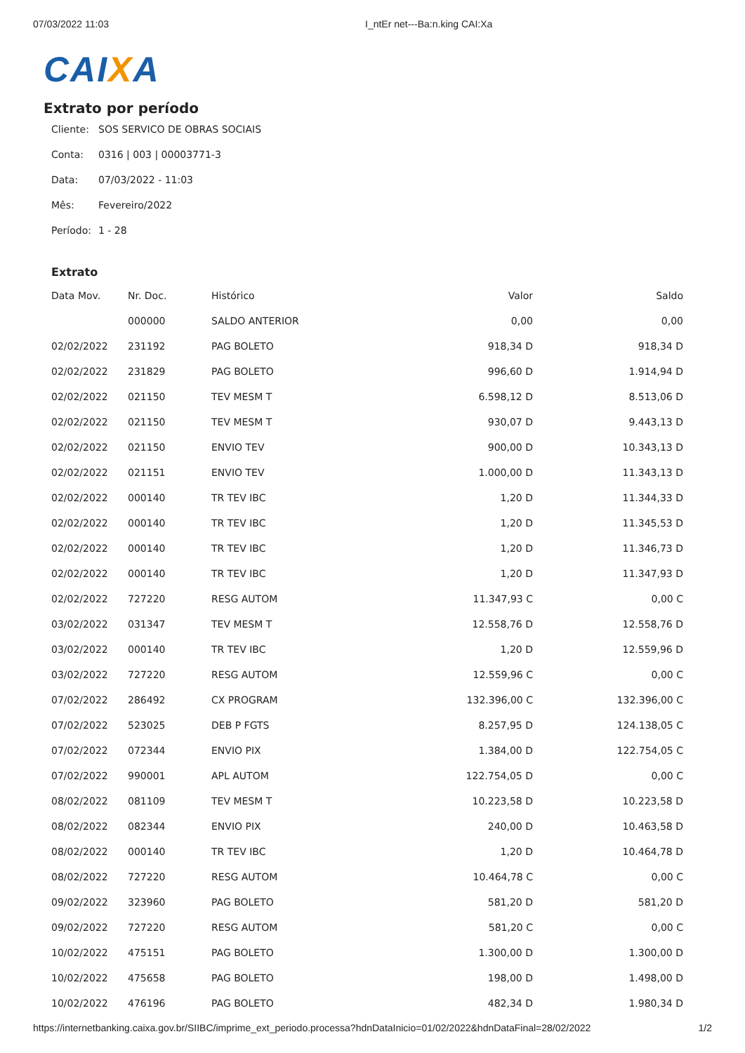07/03/2022 11:03 I_ntEr net---Ba:n.king CAI:Xa
CAIXA
Extrato por período
Cliente: SOS SERVICO DE OBRAS SOCIAIS
Conta: 0316 | 003 | 00003771-3
Data: 07/03/2022 - 11:03
Mês: Fevereiro/2022
Período: 1 - 28
Extrato
| Data Mov. | Nr. Doc. | Histórico | Valor | Saldo |
| --- | --- | --- | --- | --- |
| | 000000 | SALDO ANTERIOR | 0,00 | 0,00 |
| 02/02/2022 | 231192 | PAG BOLETO | 918,34 D | 918,34 D |
| 02/02/2022 | 231829 | PAG BOLETO | 996,60 D | 1.914,94 D |
| 02/02/2022 | 021150 | TEV MESM T | 6.598,12 D | 8.513,06 D |
| 02/02/2022 | 021150 | TEV MESM T | 930,07 D | 9.443,13 D |
| 02/02/2022 | 021150 | ENVIO TEV | 900,00 D | 10.343,13 D |
| 02/02/2022 | 021151 | ENVIO TEV | 1.000,00 D | 11.343,13 D |
| 02/02/2022 | 000140 | TR TEV IBC | 1,20 D | 11.344,33 D |
| 02/02/2022 | 000140 | TR TEV IBC | 1,20 D | 11.345,53 D |
| 02/02/2022 | 000140 | TR TEV IBC | 1,20 D | 11.346,73 D |
| 02/02/2022 | 000140 | TR TEV IBC | 1,20 D | 11.347,93 D |
| 02/02/2022 | 727220 | RESG AUTOM | 11.347,93 C | 0,00 C |
| 03/02/2022 | 031347 | TEV MESM T | 12.558,76 D | 12.558,76 D |
| 03/02/2022 | 000140 | TR TEV IBC | 1,20 D | 12.559,96 D |
| 03/02/2022 | 727220 | RESG AUTOM | 12.559,96 C | 0,00 C |
| 07/02/2022 | 286492 | CX PROGRAM | 132.396,00 C | 132.396,00 C |
| 07/02/2022 | 523025 | DEB P FGTS | 8.257,95 D | 124.138,05 C |
| 07/02/2022 | 072344 | ENVIO PIX | 1.384,00 D | 122.754,05 C |
| 07/02/2022 | 990001 | APL AUTOM | 122.754,05 D | 0,00 C |
| 08/02/2022 | 081109 | TEV MESM T | 10.223,58 D | 10.223,58 D |
| 08/02/2022 | 082344 | ENVIO PIX | 240,00 D | 10.463,58 D |
| 08/02/2022 | 000140 | TR TEV IBC | 1,20 D | 10.464,78 D |
| 08/02/2022 | 727220 | RESG AUTOM | 10.464,78 C | 0,00 C |
| 09/02/2022 | 323960 | PAG BOLETO | 581,20 D | 581,20 D |
| 09/02/2022 | 727220 | RESG AUTOM | 581,20 C | 0,00 C |
| 10/02/2022 | 475151 | PAG BOLETO | 1.300,00 D | 1.300,00 D |
| 10/02/2022 | 475658 | PAG BOLETO | 198,00 D | 1.498,00 D |
| 10/02/2022 | 476196 | PAG BOLETO | 482,34 D | 1.980,34 D |
https://internetbanking.caixa.gov.br/SIIBC/imprime_ext_periodo.processa?hdnDataInicio=01/02/2022&hdnDataFinal=28/02/2022 1/2